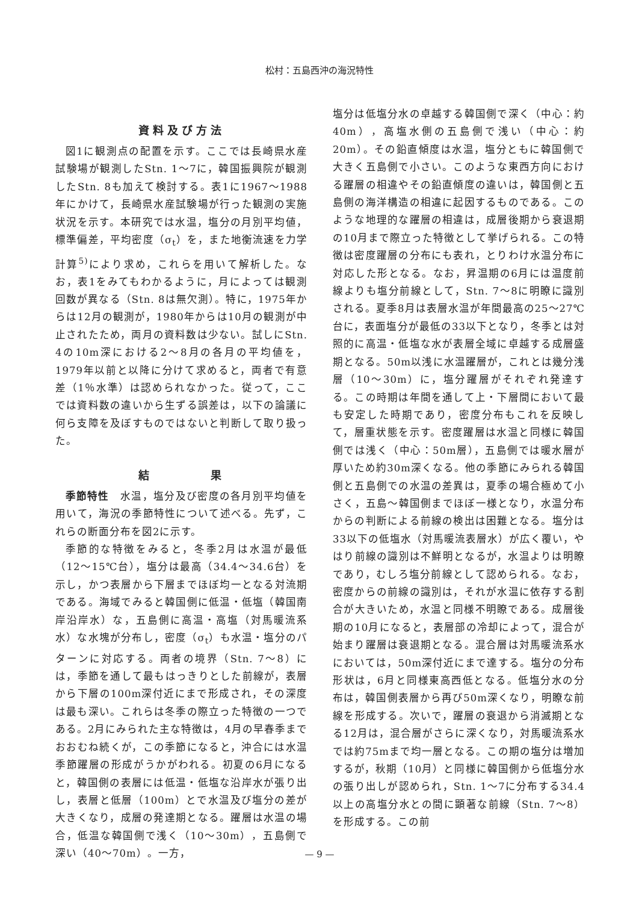松村：五島西沖の海況特性
資料及び方法
図1に観測点の配置を示す。ここでは長崎県水産試験場が観測したStn. 1～7に，韓国振興院が観測したStn. 8も加えて検討する。表1に1967～1988年にかけて，長崎県水産試験場が行った観測の実施状況を示す。本研究では水温，塩分の月別平均値，標準偏差，平均密度（σ<sub>t</sub>）を，また地衡流速を力学計算<sup>5)</sup>により求め，これらを用いて解析した。なお，表1をみてもわかるように，月によっては観測回数が異なる（Stn. 8は無欠測）。特に，1975年からは12月の観測が，1980年からは10月の観測が中止されたため，両月の資料数は少ない。試しにStn. 4の10m深における2～8月の各月の平均値を，1979年以前と以降に分けて求めると，両者で有意差（1％水準）は認められなかった。従って，ここでは資料数の違いから生ずる誤差は，以下の論議に何ら支障を及ぼすものではないと判断して取り扱った。
結　　　　果
季節特性　水温，塩分及び密度の各月別平均値を用いて，海況の季節特性について述べる。先ず，これらの断面分布を図2に示す。
季節的な特徴をみると，冬季2月は水温が最低（12～15℃台），塩分は最高（34.4～34.6台）を示し，かつ表層から下層までほぼ均一となる対流期である。海域でみると韓国側に低温・低塩（韓国南岸沿岸水）な，五島側に高温・高塩（対馬暖流系水）な水塊が分布し，密度（σ<sub>t</sub>）も水温・塩分のパターンに対応する。両者の境界（Stn. 7～8）には，季節を通して最もはっきりとした前線が，表層から下層の100m深付近にまで形成され，その深度は最も深い。これらは冬季の際立った特徴の一つである。2月にみられた主な特徴は，4月の早春季までおおむね続くが，この季節になると，沖合には水温季節躍層の形成がうかがわれる。初夏の6月になると，韓国側の表層には低温・低塩な沿岸水が張り出し，表層と低層（100m）とで水温及び塩分の差が大きくなり，成層の発達期となる。躍層は水温の場合，低温な韓国側で浅く（10～30m），五島側で深い（40～70m）。一方，
塩分は低塩分水の卓越する韓国側で深く（中心：約40m），高塩水側の五島側で浅い（中心：約20m）。その鉛直傾度は水温，塩分ともに韓国側で大きく五島側で小さい。このような東西方向における躍層の相違やその鉛直傾度の違いは，韓国側と五島側の海洋構造の相違に起因するものである。このような地理的な躍層の相違は，成層後期から衰退期の10月まで際立った特徴として挙げられる。この特徴は密度躍層の分布にも表れ，とりわけ水温分布に対応した形となる。なお，昇温期の6月には温度前線よりも塩分前線として，Stn. 7～8に明瞭に識別される。夏季8月は表層水温が年間最高の25～27℃台に，表面塩分が最低の33以下となり，冬季とは対照的に高温・低塩な水が表層全域に卓越する成層盛期となる。50m以浅に水温躍層が，これとは幾分浅層（10～30m）に，塩分躍層がそれぞれ発達する。この時期は年間を通して上・下層間において最も安定した時期であり，密度分布もこれを反映して，層重状態を示す。密度躍層は水温と同様に韓国側では浅く（中心：50m層），五島側では暖水層が厚いため約30m深くなる。他の季節にみられる韓国側と五島側での水温の差異は，夏季の場合極めて小さく，五島～韓国側までほぼ一様となり，水温分布からの判断による前線の検出は困難となる。塩分は33以下の低塩水（対馬暖流表層水）が広く覆い，やはり前線の識別は不鮮明となるが，水温よりは明瞭であり，むしろ塩分前線として認められる。なお，密度からの前線の識別は，それが水温に依存する割合が大きいため，水温と同様不明瞭である。成層後期の10月になると，表層部の冷却によって，混合が始まり躍層は衰退期となる。混合層は対馬暖流系水においては，50m深付近にまで達する。塩分の分布形状は，6月と同様東高西低となる。低塩分水の分布は，韓国側表層から再び50m深くなり，明瞭な前線を形成する。次いで，躍層の衰退から消滅期となる12月は，混合層がさらに深くなり，対馬暖流系水では約75mまで均一層となる。この期の塩分は増加するが，秋期（10月）と同様に韓国側から低塩分水の張り出しが認められ，Stn. 1～7に分布する34.4以上の高塩分水との間に顕著な前線（Stn. 7～8）を形成する。この前
— 9 —